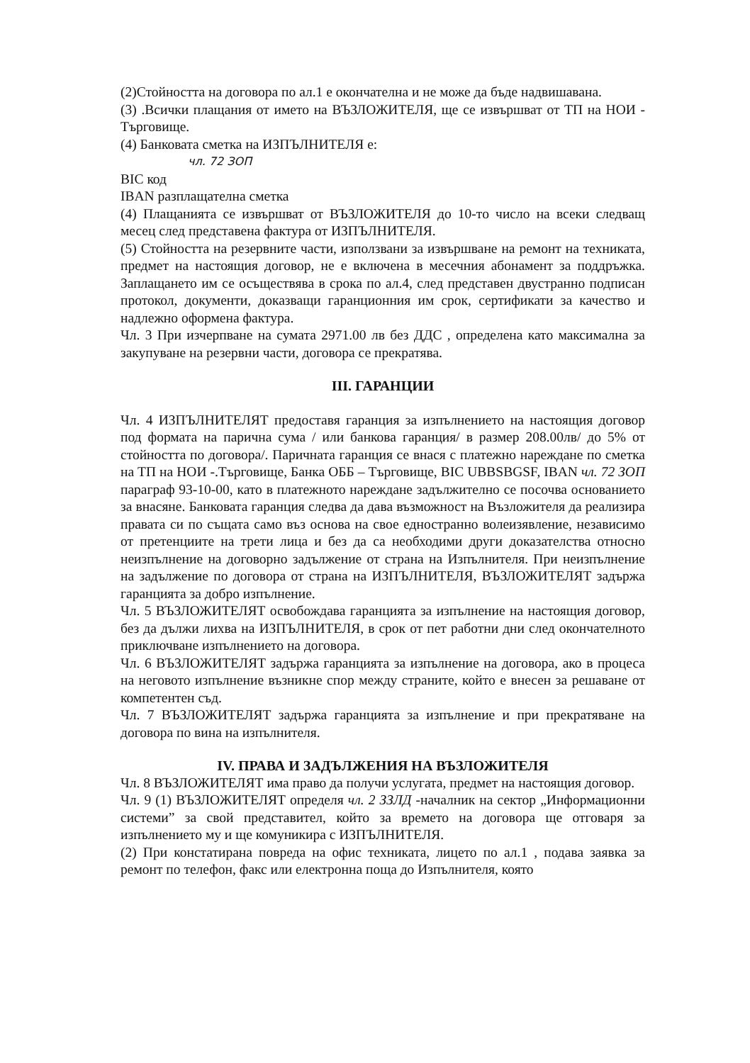(2)Стойността на договора по ал.1 е окончателна и не може да бъде надвишавана.
(3) .Всички плащания от името на ВЪЗЛОЖИТЕЛЯ, ще се извършват от ТП на НОИ - Търговище.
(4) Банковата сметка на ИЗПЪЛНИТЕЛЯ е:
чл. 72 ЗОП
BIC код
IBAN разплащателна сметка
(4) Плащанията се извършват от ВЪЗЛОЖИТЕЛЯ до 10-то число на всеки следващ месец след представена фактура от ИЗПЪЛНИТЕЛЯ.
(5) Стойността на резервните части, използвани за извършване на ремонт на техниката, предмет на настоящия договор, не е включена в месечния абонамент за поддръжка. Заплащането им се осъществява в срока по ал.4, след представен двустранно подписан протокол, документи, доказващи гаранционния им срок, сертификати за качество и надлежно оформена фактура.
Чл. 3 При изчерпване на сумата 2971.00 лв без ДДС , определена като максимална за закупуване на резервни части, договора се прекратява.
III. ГАРАНЦИИ
Чл. 4 ИЗПЪЛНИТЕЛЯТ предоставя гаранция за изпълнението на настоящия договор под формата на парична сума / или банкова гаранция/ в размер 208.00лв/ до 5% от стойността по договора/. Паричната гаранция се внася с платежно нареждане по сметка на ТП на НОИ -.Търговище, Банка ОББ – Търговище, BIC UBBSBGSF, IBAN чл. 72 ЗОП параграф 93-10-00, като в платежното нареждане задължително се посочва основанието за внасяне. Банковата гаранция следва да дава възможност на Възложителя да реализира правата си по същата само въз основа на свое едностранно волеизявление, независимо от претенциите на трети лица и без да са необходими други доказателства относно неизпълнение на договорно задължение от страна на Изпълнителя. При неизпълнение на задължение по договора от страна на ИЗПЪЛНИТЕЛЯ, ВЪЗЛОЖИТЕЛЯТ задържа гаранцията за добро изпълнение.
Чл. 5 ВЪЗЛОЖИТЕЛЯТ освобождава гаранцията за изпълнение на настоящия договор, без да дължи лихва на ИЗПЪЛНИТЕЛЯ, в срок от пет работни дни след окончателното приключване изпълнението на договора.
Чл. 6 ВЪЗЛОЖИТЕЛЯТ задържа гаранцията за изпълнение на договора, ако в процеса на неговото изпълнение възникне спор между страните, който е внесен за решаване от компетентен съд.
Чл. 7 ВЪЗЛОЖИТЕЛЯТ задържа гаранцията за изпълнение и при прекратяване на договора по вина на изпълнителя.
IV. ПРАВА И ЗАДЪЛЖЕНИЯ НА ВЪЗЛОЖИТЕЛЯ
Чл. 8 ВЪЗЛОЖИТЕЛЯТ има право да получи услугата, предмет на настоящия договор.
Чл. 9 (1) ВЪЗЛОЖИТЕЛЯТ определя чл. 2 ЗЗЛД -началник на сектор „Информационни системи” за свой представител, който за времето на договора ще отговаря за изпълнението му и ще комуникира с ИЗПЪЛНИТЕЛЯ.
(2) При констатирана повреда на офис техниката, лицето по ал.1 , подава заявка за ремонт по телефон, факс или електронна поща до Изпълнителя, която